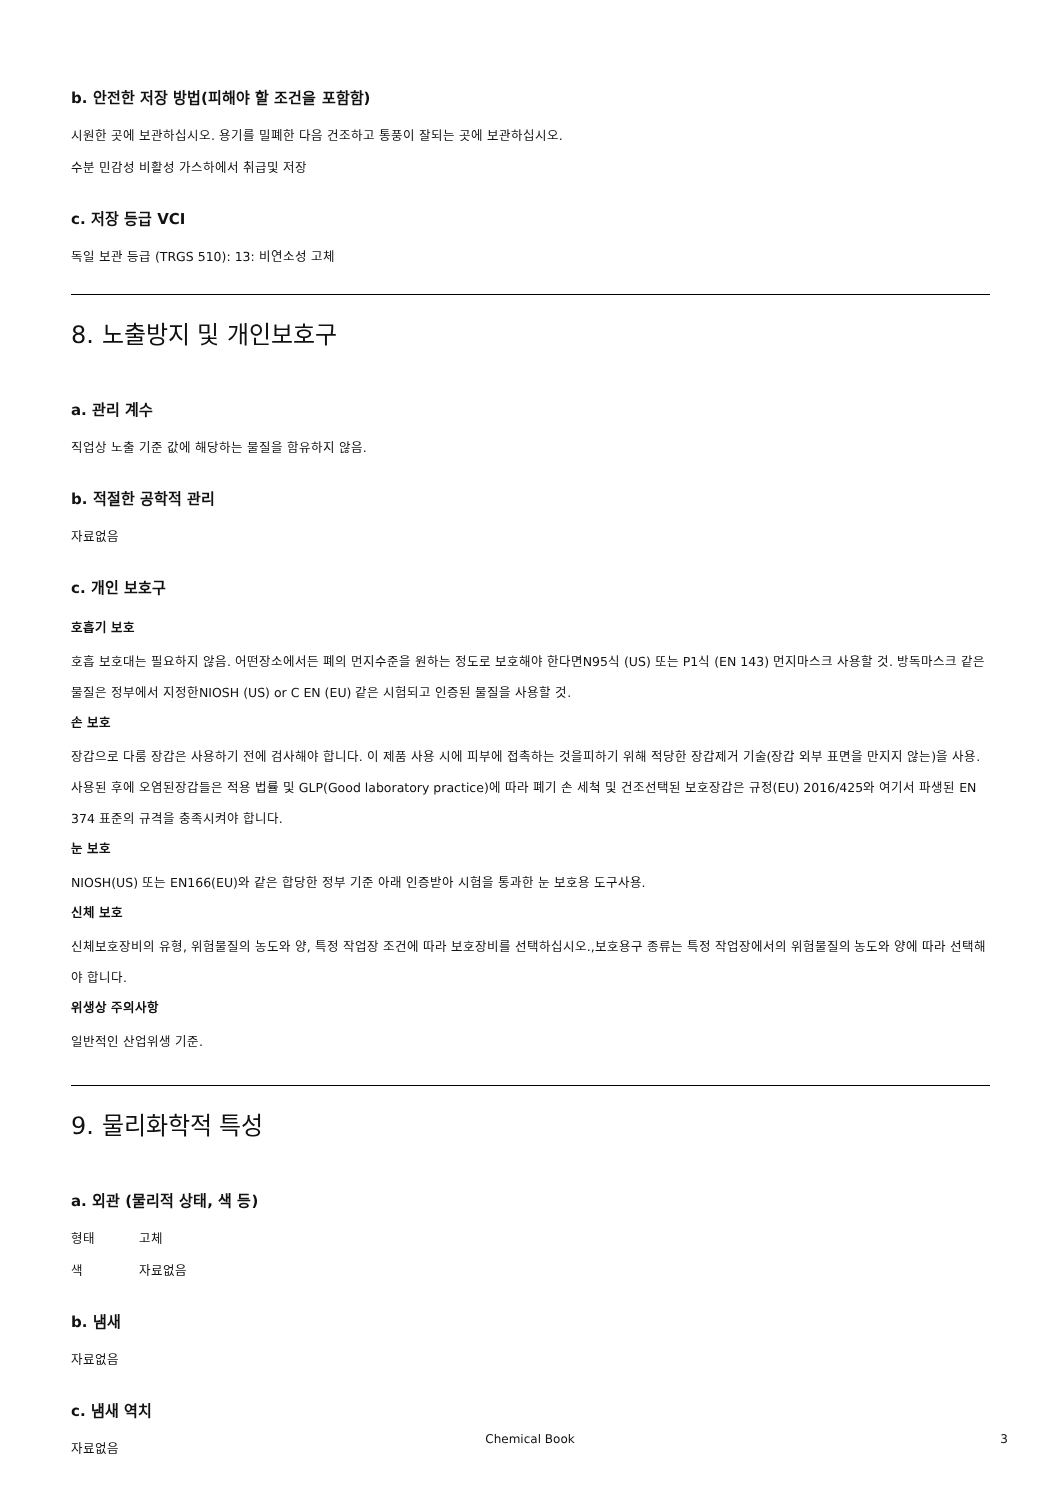b. 안전한 저장 방법(피해야 할 조건을 포함함)
시원한 곳에 보관하십시오. 용기를 밀폐한 다음 건조하고 통풍이 잘되는 곳에 보관하십시오.
수분 민감성 비활성 가스하에서 취급및 저장
c. 저장 등급 VCI
독일 보관 등급 (TRGS 510): 13: 비연소성 고체
8. 노출방지 및 개인보호구
a. 관리 계수
직업상 노출 기준 값에 해당하는 물질을 함유하지 않음.
b. 적절한 공학적 관리
자료없음
c. 개인 보호구
호흡기 보호
호흡 보호대는 필요하지 않음. 어떤장소에서든 폐의 먼지수준을 원하는 정도로 보호해야 한다면N95식 (US) 또는 P1식 (EN 143) 먼지마스크 사용할 것. 방독마스크 같은 물질은 정부에서 지정한NIOSH (US) or C EN (EU) 같은 시험되고 인증된 물질을 사용할 것.
손 보호
장갑으로 다룸 장갑은 사용하기 전에 검사해야 합니다. 이 제품 사용 시에 피부에 접촉하는 것을피하기 위해 적당한 장갑제거 기술(장갑 외부 표면을 만지지 않는)을 사용. 사용된 후에 오염된장갑들은 적용 법률 및 GLP(Good laboratory practice)에 따라 폐기 손 세척 및 건조선택된 보호장갑은 규정(EU) 2016/425와 여기서 파생된 EN 374 표준의 규격을 충족시켜야 합니다.
눈 보호
NIOSH(US) 또는 EN166(EU)와 같은 합당한 정부 기준 아래 인증받아 시험을 통과한 눈 보호용 도구사용.
신체 보호
신체보호장비의 유형, 위험물질의 농도와 양, 특정 작업장 조건에 따라 보호장비를 선택하십시오.,보호용구 종류는 특정 작업장에서의 위험물질의 농도와 양에 따라 선택해야 합니다.
위생상 주의사항
일반적인 산업위생 기준.
9. 물리화학적 특성
a. 외관 (물리적 상태, 색 등)
형태 고체
색 자료없음
b. 냄새
자료없음
c. 냄새 역치
자료없음
Chemical Book 3